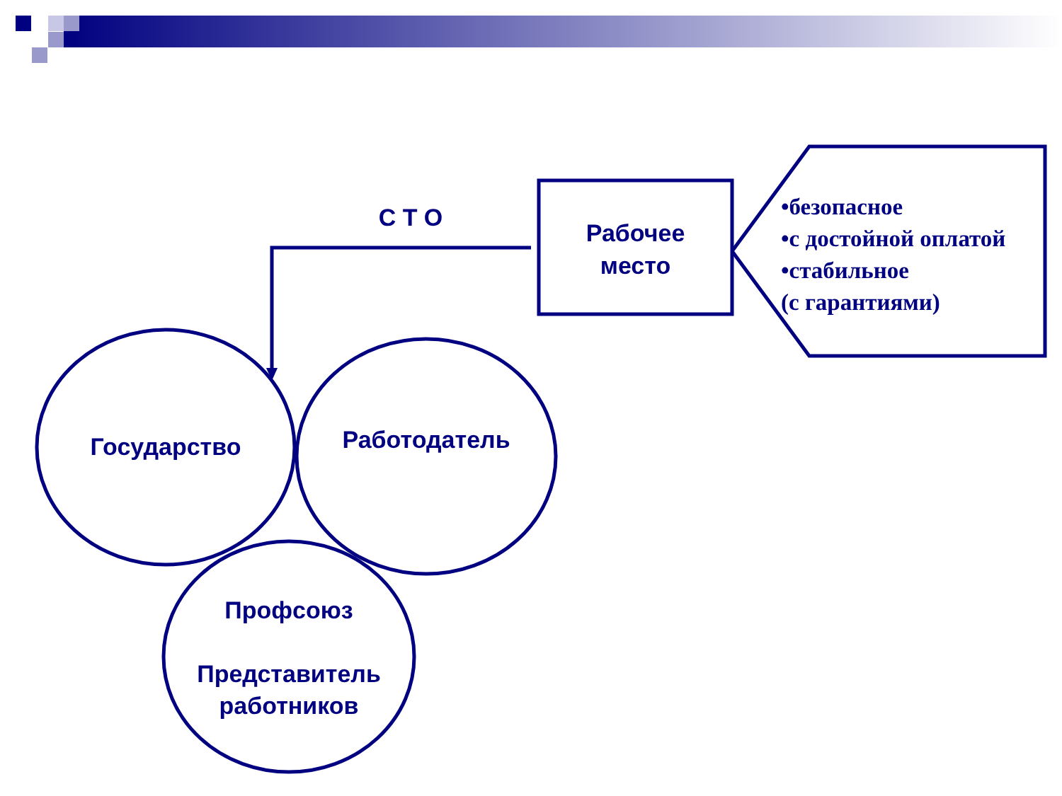С Т О
Рабочее
место
Государство Работодатель
Профсоюз
Представитель
работников
•безопасное
•с достойной оплатой
•стабильное
(с гарантиями)